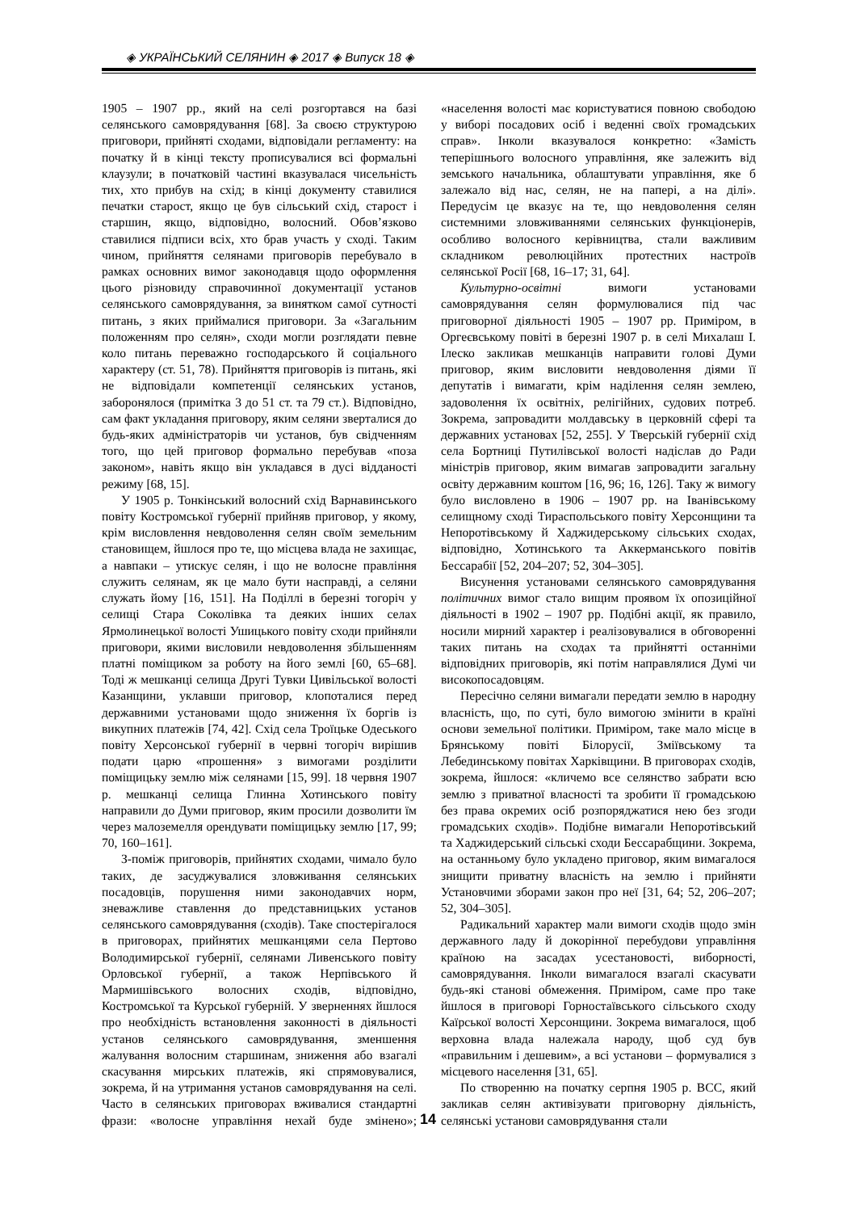◈ УКРАЇНСЬКИЙ СЕЛЯНИН ◈ 2017 ◈ Випуск 18 ◈
1905 – 1907 рр., який на селі розгортався на базі селянського самоврядування [68]. За своєю структурою приговори, прийняті сходами, відповідали регламенту: на початку й в кінці тексту прописувалися всі формальні клаузули; в початковій частині вказувалася чисельність тих, хто прибув на схід; в кінці документу ставилися печатки старост, якщо це був сільський схід, старост і старшин, якщо, відповідно, волосний. Обов’язково ставилися підписи всіх, хто брав участь у сході. Таким чином, прийняття селянами приговорів перебувало в рамках основних вимог законодавця щодо оформлення цього різновиду справочинної документації установ селянського самоврядування, за винятком самої сутності питань, з яких приймалися приговори. За «Загальним положенням про селян», сходи могли розглядати певне коло питань переважно господарського й соціального характеру (ст. 51, 78). Прийняття приговорів із питань, які не відповідали компетенції селянських установ, заборонялося (примітка 3 до 51 ст. та 79 ст.). Відповідно, сам факт укладання приговору, яким селяни зверталися до будь-яких адміністраторів чи установ, був свідченням того, що цей приговор формально перебував «поза законом», навіть якщо він укладався в дусі відданості режиму [68, 15].
У 1905 р. Тонкінський волосний схід Варнавинського повіту Костромської губернії прийняв приговор, у якому, крім висловлення невдоволення селян своїм земельним становищем, йшлося про те, що місцева влада не захищає, а навпаки – утискує селян, і що не волосне правління служить селянам, як це мало бути насправді, а селяни служать йому [16, 151]. На Поділлі в березні тогоріч у селищі Стара Соколівка та деяких інших селах Ярмолинецької волості Ушицького повіту сходи прийняли приговори, якими висловили невдоволення збільшенням платні поміщиком за роботу на його землі [60, 65–68]. Тоді ж мешканці селища Другі Тувки Цивільської волості Казанщини, уклавши приговор, клопоталися перед державними установами щодо зниження їх боргів із викупних платежів [74, 42]. Схід села Троїцьке Одеського повіту Херсонської губернії в червні тогоріч вирішив подати царю «прошення» з вимогами розділити поміщицьку землю між селянами [15, 99]. 18 червня 1907 р. мешканці селища Глинна Хотинського повіту направили до Думи приговор, яким просили дозволити їм через малоземелля орендувати поміщицьку землю [17, 99; 70, 160–161].
З-поміж приговорів, прийнятих сходами, чимало було таких, де засуджувалися зловживання селянських посадовців, порушення ними законодавчих норм, зневажливе ставлення до представницьких установ селянського самоврядування (сходів). Таке спостерігалося в приговорах, прийнятих мешканцями села Пертово Володимирської губернії, селянами Ливенського повіту Орловської губернії, а також Нерпівського й Мармишівського волосних сходів, відповідно, Костромської та Курської губерній. У зверненнях йшлося про необхідність встановлення законності в діяльності установ селянського самоврядування, зменшення жалування волосним старшинам, зниження або взагалі скасування мирських платежів, які спрямовувалися, зокрема, й на утримання установ самоврядування на селі. Часто в селянських приговорах вживалися стандартні фрази: «волосне управління нехай буде змінено»; «населення волості має користуватися повною свободою у виборі посадових осіб і веденні своїх громадських справ». Інколи вказувалося конкретно: «Замість теперішнього волосного управління, яке залежить від земського начальника, облаштувати управління, яке б залежало від нас, селян, не на папері, а на ділі». Передусім це вказує на те, що невдоволення селян системними зловживаннями селянських функціонерів, особливо волосного керівництва, стали важливим складником революційних протестних настроїв селянської Росії [68, 16–17; 31, 64].
Культурно-освітні вимоги установами самоврядування селян формулювалися під час приговорної діяльності 1905 – 1907 рр. Приміром, в Оргеєвському повіті в березні 1907 р. в селі Михалаш І. Ілеско закликав мешканців направити голові Думи приговор, яким висловити невдоволення діями її депутатів і вимагати, крім наділення селян землею, задоволення їх освітніх, релігійних, судових потреб. Зокрема, запровадити молдавську в церковній сфері та державних установах [52, 255]. У Тверській губернії схід села Бортниці Путилівської волості надіслав до Ради міністрів приговор, яким вимагав запровадити загальну освіту державним коштом [16, 96; 16, 126]. Таку ж вимогу було висловлено в 1906 – 1907 рр. на Іванівському селищному сході Тираспольського повіту Херсонщини та Непоротівському й Хаджидерському сільських сходах, відповідно, Хотинського та Аккерманського повітів Бессарабії [52, 204–207; 52, 304–305].
Висунення установами селянського самоврядування політичних вимог стало вищим проявом їх опозиційної діяльності в 1902 – 1907 рр. Подібні акції, як правило, носили мирний характер і реалізовувалися в обговоренні таких питань на сходах та прийнятті останніми відповідних приговорів, які потім направлялися Думі чи високопосадовцям.
Пересічно селяни вимагали передати землю в народну власність, що, по суті, було вимогою змінити в країні основи земельної політики. Приміром, таке мало місце в Брянському повіті Білорусії, Зміївському та Лебединському повітах Харківщини. В приговорах сходів, зокрема, йшлося: «кличемо все селянство забрати всю землю з приватної власності та зробити її громадською без права окремих осіб розпоряджатися нею без згоди громадських сходів». Подібне вимагали Непоротівський та Хаджидерський сільські сходи Бессарабщини. Зокрема, на останньому було укладено приговор, яким вимагалося знищити приватну власність на землю і прийняти Установчими зборами закон про неї [31, 64; 52, 206–207; 52, 304–305].
Радикальний характер мали вимоги сходів щодо змін державного ладу й докорінної перебудови управління країною на засадах усестановості, виборності, самоврядування. Інколи вимагалося взагалі скасувати будь-які станові обмеження. Приміром, саме про таке йшлося в приговорі Горностаївського сільського сходу Каїрської волості Херсонщини. Зокрема вимагалося, щоб верховна влада належала народу, щоб суд був «правильним і дешевим», а всі установи – формувалися з місцевого населення [31, 65].
По створенню на початку серпня 1905 р. ВСС, який закликав селян активізувати приговорну діяльність, селянські установи самоврядування стали
14